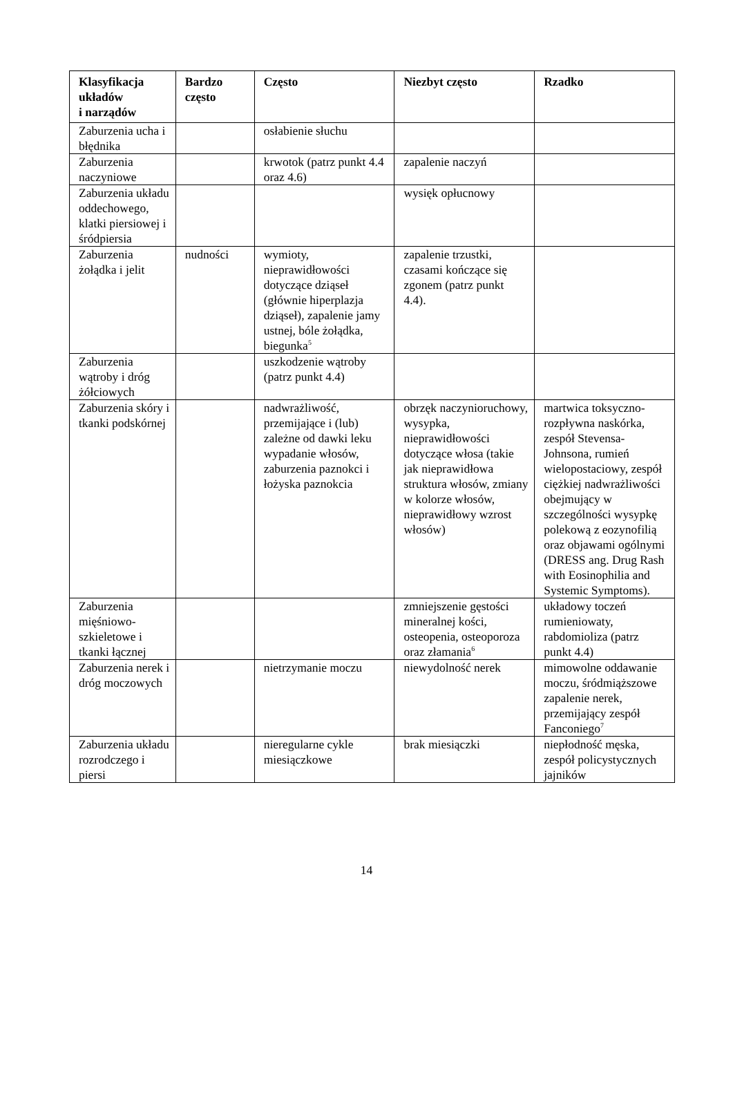| Klasyfikacja układów i narządów | Bardzo często | Często | Niezbyt często | Rzadko |
| --- | --- | --- | --- | --- |
| Zaburzenia ucha i błędnika | | osłabienie słuchu | | |
| Zaburzenia naczyniowe | | krwotok (patrz punkt 4.4 oraz 4.6) | zapalenie naczyń | |
| Zaburzenia układu oddechowego, klatki piersiowej i śródpiersia | | | wysięk opłucnowy | |
| Zaburzenia żołądka i jelit | nudności | wymioty, nieprawidłowości dotyczące dziąseł (głównie hiperplazja dziąseł), zapalenie jamy ustnej, bóle żołądka, biegunka<sup>5</sup> | zapalenie trzustki, czasami kończące się zgonem (patrz punkt 4.4). | |
| Zaburzenia wątroby i dróg żółciowych | | uszkodzenie wątroby (patrz punkt 4.4) | | |
| Zaburzenia skóry i tkanki podskórnej | | nadwrażliwość, przemijające i (lub) zależne od dawki leku wypadanie włosów, zaburzenia paznokci i łożyska paznokcia | obrzęk naczynioruchowy, wysypka, nieprawidłowości dotyczące włosa (takie jak nieprawidłowa struktura włosów, zmiany w kolorze włosów, nieprawidłowy wzrost włosów) | martwica toksyczno-rozpływna naskórka, zespół Stevensa-Johnsona, rumień wielopostaciowy, zespół ciężkiej nadwrażliwości obejmujący w szczególności wysypkę polekową z eozynofilią oraz objawami ogólnymi (DRESS ang. Drug Rash with Eosinophilia and Systemic Symptoms). |
| Zaburzenia mięśniowo-szkieletowe i tkanki łącznej | | | zmniejszenie gęstości mineralnej kości, osteopenia, osteoporoza oraz złamania<sup>6</sup> | układowy toczeń rumieniowaty, rabdomioliza (patrz punkt 4.4) |
| Zaburzenia nerek i dróg moczowych | | nietrzymanie moczu | niewydolność nerek | mimowolne oddawanie moczu, śródmiąższowe zapalenie nerek, przemijający zespół Fanconiego<sup>7</sup> |
| Zaburzenia układu rozrodczego i piersi | | nieregularne cykle miesiączkowe | brak miesiączki | niepłodność męska, zespół policystycznych jajników |
14